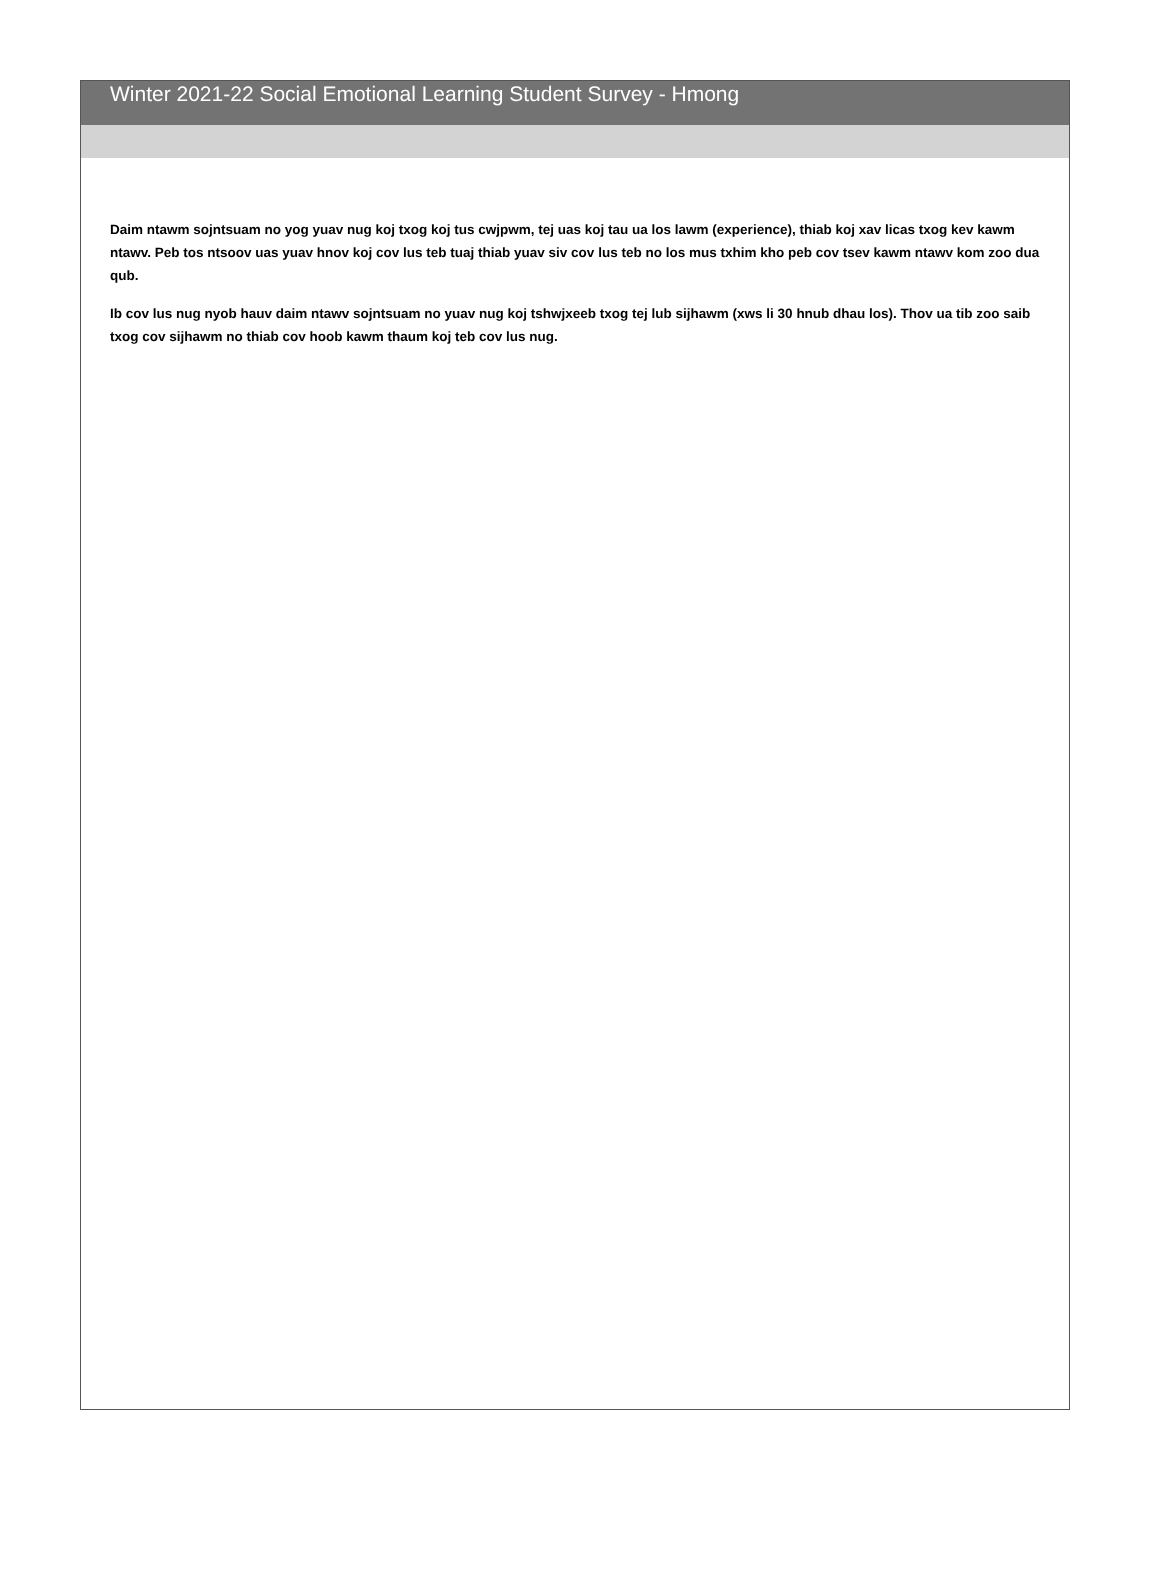Winter 2021-22 Social Emotional Learning Student Survey - Hmong
Daim ntawm sojntsuam no yog yuav nug koj txog koj tus cwjpwm, tej uas koj tau ua los lawm (experience), thiab koj xav licas txog kev kawm ntawv. Peb tos ntsoov uas yuav hnov koj cov lus teb tuaj thiab yuav siv cov lus teb no los mus txhim kho peb cov tsev kawm ntawv kom zoo dua qub.
Ib cov lus nug nyob hauv daim ntawv sojntsuam no yuav nug koj tshwjxeeb txog tej lub sijhawm (xws li 30 hnub dhau los). Thov ua tib zoo saib txog cov sijhawm no thiab cov hoob kawm thaum koj teb cov lus nug.